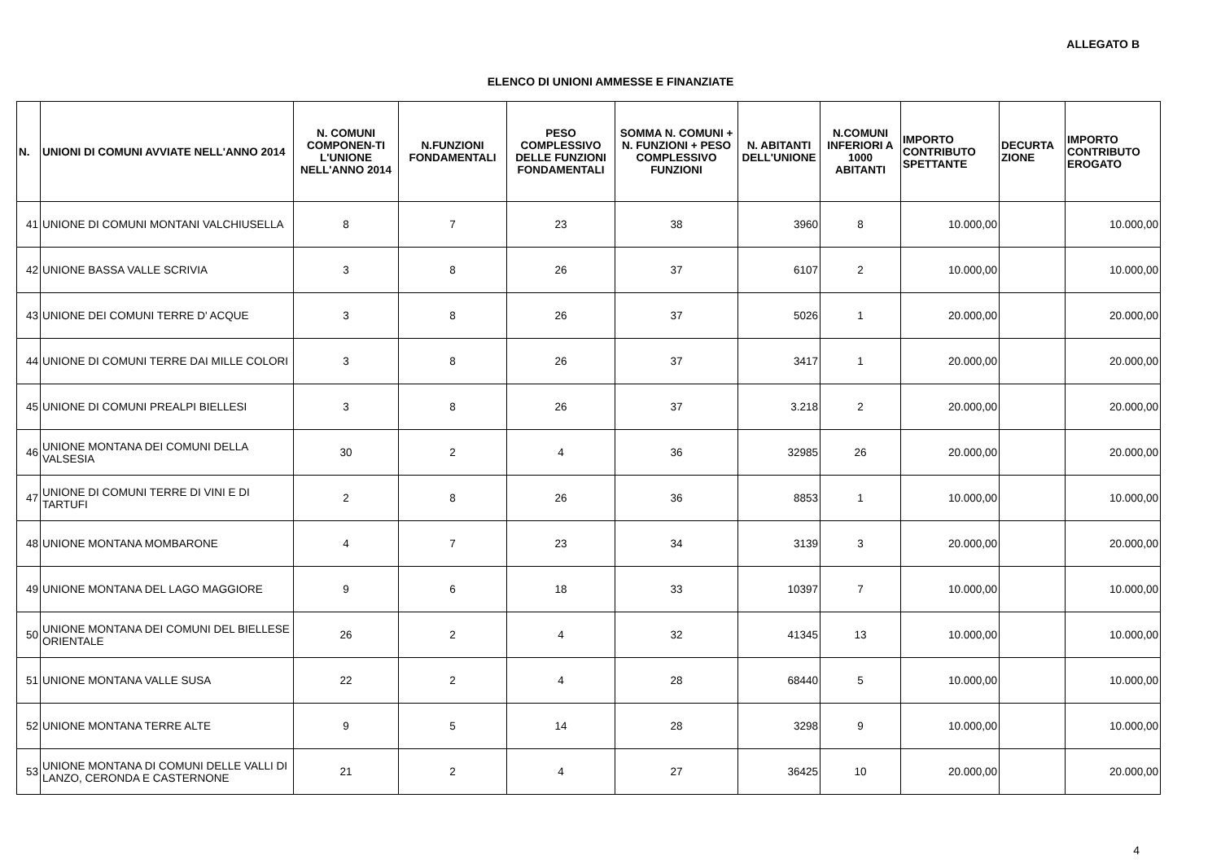ALLEGATO B
ELENCO DI UNIONI AMMESSE E FINANZIATE
| N. | UNIONI DI COMUNI AVVIATE NELL'ANNO 2014 | N. COMUNI COMPONEN-TI L'UNIONE NELL'ANNO 2014 | N.FUNZIONI FONDAMENTALI | PESO COMPLESSIVO DELLE FUNZIONI FONDAMENTALI | SOMMA N. COMUNI + N. FUNZIONI + PESO COMPLESSIVO FUNZIONI | N. ABITANTI DELL'UNIONE | N.COMUNI INFERIORI A 1000 ABITANTI | IMPORTO CONTRIBUTO SPETTANTE | DECURTA ZIONE | IMPORTO CONTRIBUTO EROGATO |
| --- | --- | --- | --- | --- | --- | --- | --- | --- | --- | --- |
| 41 | UNIONE DI COMUNI MONTANI VALCHIUSELLA | 8 | 7 | 23 | 38 | 3960 | 8 | 10.000,00 | | 10.000,00 |
| 42 | UNIONE BASSA VALLE SCRIVIA | 3 | 8 | 26 | 37 | 6107 | 2 | 10.000,00 | | 10.000,00 |
| 43 | UNIONE DEI COMUNI TERRE D' ACQUE | 3 | 8 | 26 | 37 | 5026 | 1 | 20.000,00 | | 20.000,00 |
| 44 | UNIONE DI COMUNI TERRE DAI MILLE COLORI | 3 | 8 | 26 | 37 | 3417 | 1 | 20.000,00 | | 20.000,00 |
| 45 | UNIONE DI COMUNI PREALPI BIELLESI | 3 | 8 | 26 | 37 | 3.218 | 2 | 20.000,00 | | 20.000,00 |
| 46 | UNIONE MONTANA DEI COMUNI DELLA VALSESIA | 30 | 2 | 4 | 36 | 32985 | 26 | 20.000,00 | | 20.000,00 |
| 47 | UNIONE DI COMUNI TERRE DI VINI E DI TARTUFI | 2 | 8 | 26 | 36 | 8853 | 1 | 10.000,00 | | 10.000,00 |
| 48 | UNIONE MONTANA MOMBARONE | 4 | 7 | 23 | 34 | 3139 | 3 | 20.000,00 | | 20.000,00 |
| 49 | UNIONE MONTANA DEL LAGO MAGGIORE | 9 | 6 | 18 | 33 | 10397 | 7 | 10.000,00 | | 10.000,00 |
| 50 | UNIONE MONTANA DEI COMUNI DEL BIELLESE ORIENTALE | 26 | 2 | 4 | 32 | 41345 | 13 | 10.000,00 | | 10.000,00 |
| 51 | UNIONE MONTANA VALLE SUSA | 22 | 2 | 4 | 28 | 68440 | 5 | 10.000,00 | | 10.000,00 |
| 52 | UNIONE MONTANA TERRE ALTE | 9 | 5 | 14 | 28 | 3298 | 9 | 10.000,00 | | 10.000,00 |
| 53 | UNIONE MONTANA DI COMUNI DELLE VALLI DI LANZO, CERONDA E CASTERNONE | 21 | 2 | 4 | 27 | 36425 | 10 | 20.000,00 | | 20.000,00 |
4